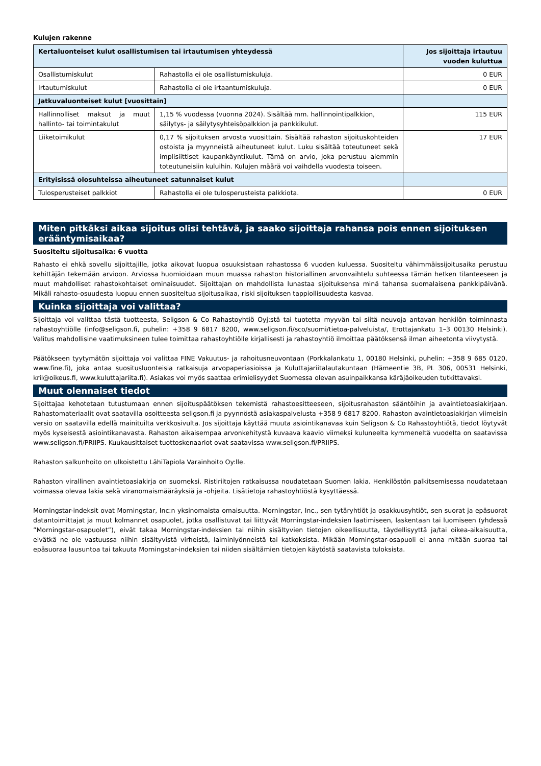Kulujen rakenne
| Kertaluonteiset kulut osallistumisen tai irtautumisen yhteydessä | | Jos sijoittaja irtautuu vuoden kuluttua |
| --- | --- | --- |
| Osallistumiskulut | Rahastolla ei ole osallistumiskuluja. | 0 EUR |
| Irtautumiskulut | Rahastolla ei ole irtaantumiskuluja. | 0 EUR |
| Jatkuvaluonteiset kulut [vuosittain] | | |
| Hallinnolliset maksut ja muut hallinto- tai toimintakulut | 1,15 % vuodessa (vuonna 2024). Sisältää mm. hallinnointipalkkion, säilytys- ja säilytysyhteisöpalkkion ja pankkikulut. | 115 EUR |
| Liiketoimikulut | 0,17 % sijoituksen arvosta vuosittain. Sisältää rahaston sijoituskohteiden ostoista ja myynneistä aiheutuneet kulut. Luku sisältää toteutuneet sekä implisiittiset kaupankäyntikulut. Tämä on arvio, joka perustuu aiemmin toteutuneisiin kuluihin. Kulujen määrä voi vaihdella vuodesta toiseen. | 17 EUR |
| Erityisissä olosuhteissa aiheutuneet satunnaiset kulut | | |
| Tulosperusteiset palkkiot | Rahastolla ei ole tulosperusteista palkkiota. | 0 EUR |
Miten pitkäksi aikaa sijoitus olisi tehtävä, ja saako sijoittaja rahansa pois ennen sijoituksen erääntymisaikaa?
Suositeltu sijoitusaika: 6 vuotta
Rahasto ei ehkä sovellu sijoittajille, jotka aikovat luopua osuuksistaan rahastossa 6 vuoden kuluessa. Suositeltu vähimmäissijoitusaika perustuu kehittäjän tekemään arvioon. Arviossa huomioidaan muun muassa rahaston historiallinen arvonvaihtelu suhteessa tämän hetken tilanteeseen ja muut mahdolliset rahastokohtaiset ominaisuudet. Sijoittajan on mahdollista lunastaa sijoituksensa minä tahansa suomalaisena pankkipäivänä. Mikäli rahasto-osuudesta luopuu ennen suositeltua sijoitusaikaa, riski sijoituksen tappiollisuudesta kasvaa.
Kuinka sijoittaja voi valittaa?
Sijoittaja voi valittaa tästä tuotteesta, Seligson & Co Rahastoyhtiö Oyj:stä tai tuotetta myyvän tai siitä neuvoja antavan henkilön toiminnasta rahastoyhtiölle (info@seligson.fi, puhelin: +358 9 6817 8200, www.seligson.fi/sco/suomi/tietoa-palveluista/, Erottajankatu 1–3 00130 Helsinki). Valitus mahdollisine vaatimuksineen tulee toimittaa rahastoyhtiölle kirjallisesti ja rahastoyhtiö ilmoittaa päätöksensä ilman aiheetonta viivytystä.
Päätökseen tyytymätön sijoittaja voi valittaa FINE Vakuutus- ja rahoitusneuvontaan (Porkkalankatu 1, 00180 Helsinki, puhelin: +358 9 685 0120, www.fine.fi), joka antaa suositusluonteisia ratkaisuja arvopaperiasioissa ja Kuluttajariitalautakuntaan (Hämeentie 3B, PL 306, 00531 Helsinki, kril@oikeus.fi, www.kuluttajariita.fi). Asiakas voi myös saattaa erimielisyydet Suomessa olevan asuinpaikkansa käräjäoikeuden tutkittavaksi.
Muut olennaiset tiedot
Sijoittajaa kehotetaan tutustumaan ennen sijoituspäätöksen tekemistä rahastoesitteeseen, sijoitusrahaston sääntöihin ja avaintietoasiakirjaan. Rahastomateriaalit ovat saatavilla osoitteesta seligson.fi ja pyynnöstä asiakaspalvelusta +358 9 6817 8200. Rahaston avaintietoasiakirjan viimeisin versio on saatavilla edellä mainituilta verkkosivulta. Jos sijoittaja käyttää muuta asiointikanavaa kuin Seligson & Co Rahastoyhtiötä, tiedot löytyvät myös kyseisestä asiointikanavasta. Rahaston aikaisempaa arvonkehitystä kuvaava kaavio viimeksi kuluneelta kymmeneltä vuodelta on saatavissa www.seligson.fi/PRIIPS. Kuukausittaiset tuottoskenaariot ovat saatavissa www.seligson.fi/PRIIPS.
Rahaston salkunhoito on ulkoistettu LähiTapiola Varainhoito Oy:lle.
Rahaston virallinen avaintietoasiakirja on suomeksi. Ristiriitojen ratkaisussa noudatetaan Suomen lakia. Henkilöstön palkitsemisessa noudatetaan voimassa olevaa lakia sekä viranomaismääräyksiä ja -ohjeita. Lisätietoja rahastoyhtiöstä kysyttäessä.
Morningstar-indeksit ovat Morningstar, Inc:n yksinomaista omaisuutta. Morningstar, Inc., sen tytäryhtiöt ja osakkuusyhtiöt, sen suorat ja epäsuorat datantoimittajat ja muut kolmannet osapuolet, jotka osallistuvat tai liittyvät Morningstar-indeksien laatimiseen, laskentaan tai luomiseen (yhdessä ”Morningstar-osapuolet”), eivät takaa Morningstar-indeksien tai niihin sisältyvien tietojen oikeellisuutta, täydellisyyttä ja/tai oikea-aikaisuutta, eivätkä ne ole vastuussa niihin sisältyvistä virheistä, laiminlyönneistä tai katkoksista. Mikään Morningstar-osapuoli ei anna mitään suoraa tai epäsuoraa lausuntoa tai takuuta Morningstar-indeksien tai niiden sisältämien tietojen käytöstä saatavista tuloksista.